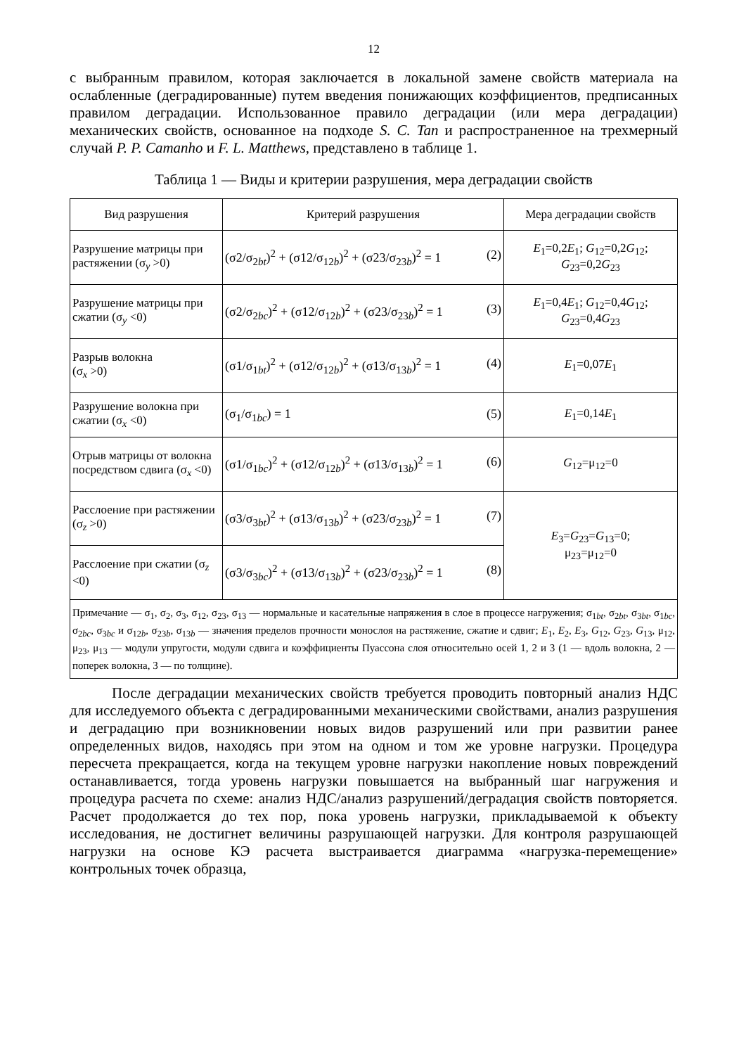12
с выбранным правилом, которая заключается в локальной замене свойств материала на ослабленные (деградированные) путем введения понижающих коэффициентов, предписанных правилом деградации. Использованное правило деградации (или мера деградации) механических свойств, основанное на подходе S. C. Tan и распространенное на трехмерный случай P. P. Camanho и F. L. Matthews, представлено в таблице 1.
Таблица 1 — Виды и критерии разрушения, мера деградации свойств
| Вид разрушения | Критерий разрушения | Мера деградации свойств |
| --- | --- | --- |
| Разрушение матрицы при растяжении (σ<sub>y</sub> >0) | (σ2/σ<sub>2bt</sub>)<sup>2</sup> + (σ12/σ<sub>12b</sub>)<sup>2</sup> + (σ23/σ<sub>23b</sub>)<sup>2</sup> = 1 (2) | E<sub>1</sub>=0,2 E<sub>1</sub>; G<sub>12</sub>=0,2 G<sub>12</sub>; G<sub>23</sub>=0,2 G<sub>23</sub> |
| Разрушение матрицы при сжатии (σ<sub>y</sub> <0) | (σ2/σ<sub>2bc</sub>)<sup>2</sup> + (σ12/σ<sub>12b</sub>)<sup>2</sup> + (σ23/σ<sub>23b</sub>)<sup>2</sup> = 1 (3) | E<sub>1</sub>=0,4 E<sub>1</sub>; G<sub>12</sub>=0,4 G<sub>12</sub>; G<sub>23</sub>=0,4 G<sub>23</sub> |
| Разрыв волокна (σ<sub>x</sub> >0) | (σ1/σ<sub>1bt</sub>)<sup>2</sup> + (σ12/σ<sub>12b</sub>)<sup>2</sup> + (σ13/σ<sub>13b</sub>)<sup>2</sup> = 1 (4) | E<sub>1</sub>=0,07 E<sub>1</sub> |
| Разрушение волокна при сжатии (σ<sub>x</sub> <0) | (σ<sub>1</sub>/σ<sub>1bc</sub>) = 1 (5) | E<sub>1</sub>=0,14 E<sub>1</sub> |
| Отрыв матрицы от волокна посредством сдвига (σ<sub>x</sub> <0) | (σ1/σ<sub>1bc</sub>)<sup>2</sup> + (σ12/σ<sub>12b</sub>)<sup>2</sup> + (σ13/σ<sub>13b</sub>)<sup>2</sup> = 1 (6) | G<sub>12</sub>=μ<sub>12</sub>=0 |
| Расслоение при растяжении (σ<sub>z</sub> >0) | (σ3/σ<sub>3bt</sub>)<sup>2</sup> + (σ13/σ<sub>13b</sub>)<sup>2</sup> + (σ23/σ<sub>23b</sub>)<sup>2</sup> = 1 (7) | E<sub>3</sub>= G<sub>23</sub>= G<sub>13</sub>=0; μ<sub>23</sub>=μ<sub>12</sub>=0 |
| Расслоение при сжатии (σ<sub>z</sub> <0) | (σ3/σ<sub>3bc</sub>)<sup>2</sup> + (σ13/σ<sub>13b</sub>)<sup>2</sup> + (σ23/σ<sub>23b</sub>)<sup>2</sup> = 1 (8) | |
| Примечание — σ<sub>1</sub>, σ<sub>2</sub>, σ<sub>3</sub>, σ<sub>12</sub>, σ<sub>23</sub>, σ<sub>13</sub> — нормальные и касательные напряжения в слое в процессе нагружения; σ<sub>1bt</sub>, σ<sub>2bt</sub>, σ<sub>3bt</sub>, σ<sub>1bc</sub>, σ<sub>2bc</sub>, σ<sub>3bc</sub> и σ<sub>12b</sub>, σ<sub>23b</sub>, σ<sub>13b</sub> — значения пределов прочности монослоя на растяжение, сжатие и сдвиг; E<sub>1</sub>, E<sub>2</sub>, E<sub>3</sub>, G<sub>12</sub>, G<sub>23</sub>, G<sub>13</sub>, μ<sub>12</sub>, μ<sub>23</sub>, μ<sub>13</sub> — модули упругости, модули сдвига и коэффициенты Пуассона слоя относительно осей 1, 2 и 3 (1 — вдоль волокна, 2 — поперек волокна, 3 — по толщине). | | |
После деградации механических свойств требуется проводить повторный анализ НДС для исследуемого объекта с деградированными механическими свойствами, анализ разрушения и деградацию при возникновении новых видов разрушений или при развитии ранее определенных видов, находясь при этом на одном и том же уровне нагрузки. Процедура пересчета прекращается, когда на текущем уровне нагрузки накопление новых повреждений останавливается, тогда уровень нагрузки повышается на выбранный шаг нагружения и процедура расчета по схеме: анализ НДС/анализ разрушений/деградация свойств повторяется. Расчет продолжается до тех пор, пока уровень нагрузки, прикладываемой к объекту исследования, не достигнет величины разрушающей нагрузки. Для контроля разрушающей нагрузки на основе КЭ расчета выстраивается диаграмма «нагрузка-перемещение» контрольных точек образца,